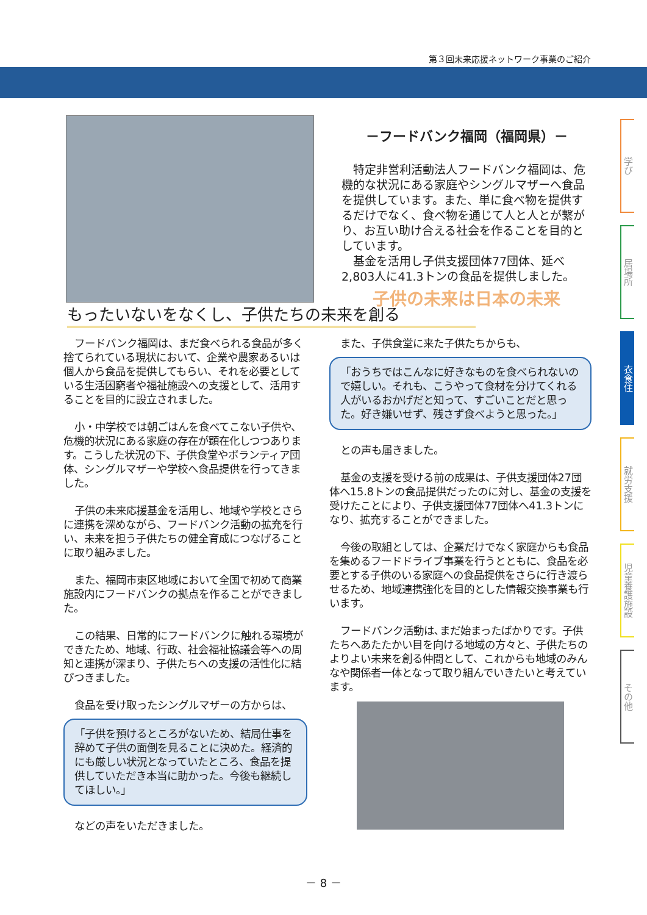第３回未来応援ネットワーク事業のご紹介
学び
居場所
衣食住
就労支援
児童養護施設
その他
－フードバンク福岡（福岡県）－
　特定非営利活動法人フードバンク福岡は、危機的な状況にある家庭やシングルマザーへ食品を提供しています。また、単に食べ物を提供するだけでなく、食べ物を通じて人と人とが繋がり、お互い助け合える社会を作ることを目的としています。
　基金を活用し子供支援団体77団体、延べ2,803人に41.3トンの食品を提供しました。
子供の未来は日本の未来
もったいないをなくし、子供たちの未来を創る
フードバンク福岡は、まだ食べられる食品が多く捨てられている現状において、企業や農家あるいは個人から食品を提供してもらい、それを必要としている生活困窮者や福祉施設への支援として、活用することを目的に設立されました。
小・中学校では朝ごはんを食べてこない子供や、危機的状況にある家庭の存在が顕在化しつつあります。こうした状況の下、子供食堂やボランティア団体、シングルマザーや学校へ食品提供を行ってきました。
子供の未来応援基金を活用し、地域や学校とさらに連携を深めながら、フードバンク活動の拡充を行い、未来を担う子供たちの健全育成につなげることに取り組みました。
また、福岡市東区地域において全国で初めて商業施設内にフードバンクの拠点を作ることができました。
この結果、日常的にフードバンクに触れる環境ができたため、地域、行政、社会福祉協議会等への周知と連携が深まり、子供たちへの支援の活性化に結びつきました。
食品を受け取ったシングルマザーの方からは、
「子供を預けるところがないため、結局仕事を辞めて子供の面倒を見ることに決めた。経済的にも厳しい状況となっていたところ、食品を提供していただき本当に助かった。今後も継続してほしい。」
などの声をいただきました。
また、子供食堂に来た子供たちからも、
「おうちではこんなに好きなものを食べられないので嬉しい。それも、こうやって食材を分けてくれる人がいるおかげだと知って、すごいことだと思った。好き嫌いせず、残さず食べようと思った。」
との声も届きました。
基金の支援を受ける前の成果は、子供支援団体27団体へ15.8トンの食品提供だったのに対し、基金の支援を受けたことにより、子供支援団体77団体へ41.3トンになり、拡充することができました。
今後の取組としては、企業だけでなく家庭からも食品を集めるフードドライブ事業を行うとともに、食品を必要とする子供のいる家庭への食品提供をさらに行き渡らせるため、地域連携強化を目的とした情報交換事業も行います。
フードバンク活動は､まだ始まったばかりです。子供たちへあたたかい目を向ける地域の方々と、子供たちのよりよい未来を創る仲間として、これからも地域のみんなや関係者一体となって取り組んでいきたいと考えています。
－ 8 －